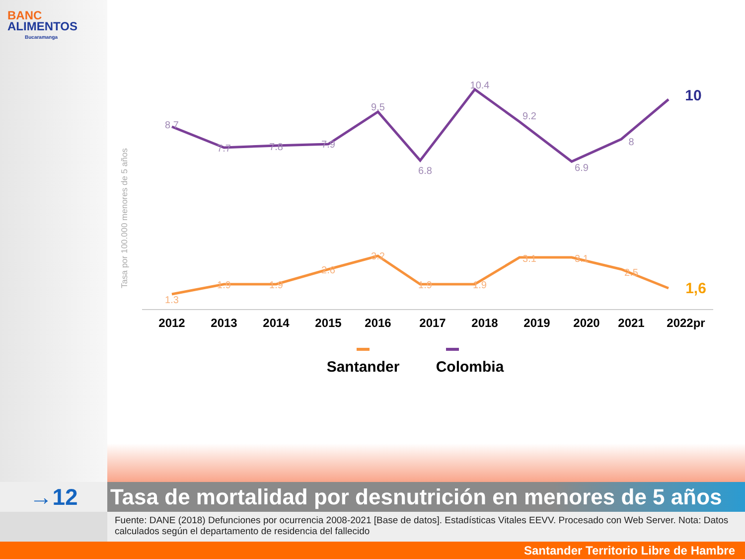BANC
ALIMENTOS
Bucaramanga
Tasa por 100.000 menores de 5 años
8.7
7.7
7.8
7.9
9.5
6.8
10.4
9.2
6.9
8
10
1.3
1.9
1.9
2.6
3.2
1.9
1.9
3.1
3.1
2.5
1,6
2012
2013
2014
2015
2016
2017
2018
2019
2020
2021
2022pr
Santander
Colombia
→12
Tasa de mortalidad por desnutrición en menores de 5 años
Fuente: DANE (2018) Defunciones por ocurrencia 2008-2021 [Base de datos]. Estadísticas Vitales EEVV. Procesado con Web Server. Nota: Datos calculados según el departamento de residencia del fallecido
Santander Territorio Libre de Hambre